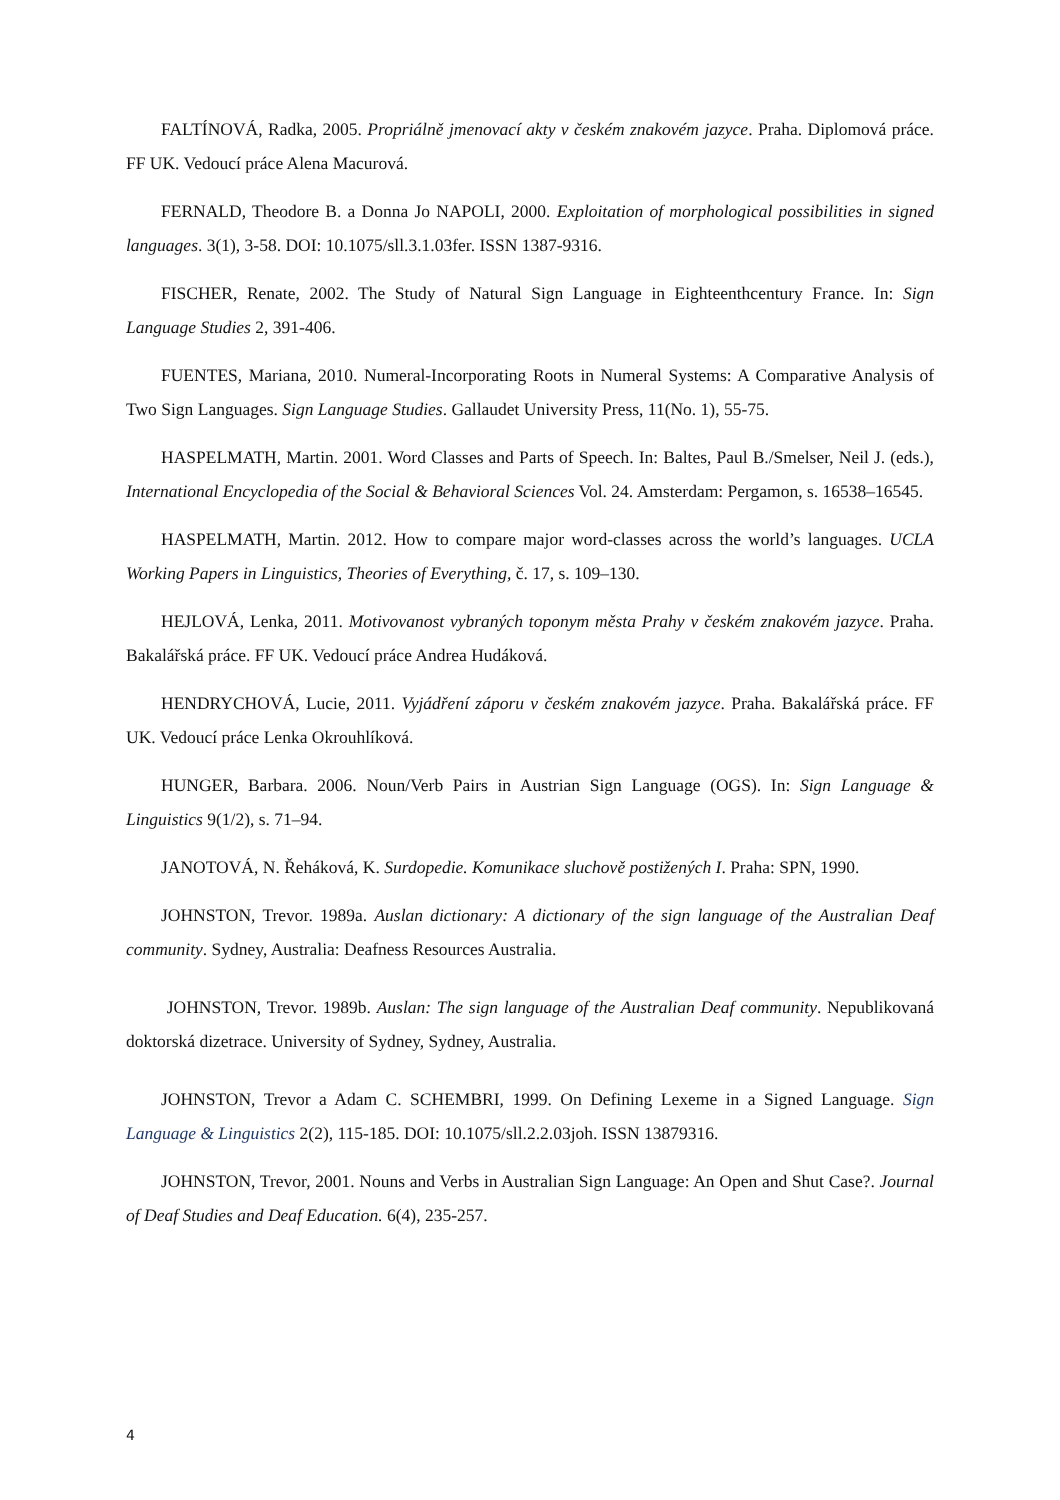FALTÍNOVÁ, Radka, 2005. Propriálně jmenovací akty v českém znakovém jazyce. Praha. Diplomová práce. FF UK. Vedoucí práce Alena Macurová.
FERNALD, Theodore B. a Donna Jo NAPOLI, 2000. Exploitation of morphological possibilities in signed languages. 3(1), 3-58. DOI: 10.1075/sll.3.1.03fer. ISSN 1387-9316.
FISCHER, Renate, 2002. The Study of Natural Sign Language in Eighteenthcentury France. In: Sign Language Studies 2, 391-406.
FUENTES, Mariana, 2010. Numeral-Incorporating Roots in Numeral Systems: A Comparative Analysis of Two Sign Languages. Sign Language Studies. Gallaudet University Press, 11(No. 1), 55-75.
HASPELMATH, Martin. 2001. Word Classes and Parts of Speech. In: Baltes, Paul B./Smelser, Neil J. (eds.), International Encyclopedia of the Social & Behavioral Sciences Vol. 24. Amsterdam: Pergamon, s. 16538–16545.
HASPELMATH, Martin. 2012. How to compare major word-classes across the world’s languages. UCLA Working Papers in Linguistics, Theories of Everything, č. 17, s. 109–130.
HEJLOVÁ, Lenka, 2011. Motivovanost vybraných toponym města Prahy v českém znakovém jazyce. Praha. Bakalářská práce. FF UK. Vedoucí práce Andrea Hudáková.
HENDRYCHOVÁ, Lucie, 2011. Vyjádření záporu v českém znakovém jazyce. Praha. Bakalářská práce. FF UK. Vedoucí práce Lenka Okrouhlíková.
HUNGER, Barbara. 2006. Noun/Verb Pairs in Austrian Sign Language (OGS). In: Sign Language & Linguistics 9(1/2), s. 71–94.
JANOTOVÁ, N. Řeháková, K. Surdopedie. Komunikace sluchově postižených I. Praha: SPN, 1990.
JOHNSTON, Trevor. 1989a. Auslan dictionary: A dictionary of the sign language of the Australian Deaf community. Sydney, Australia: Deafness Resources Australia.
JOHNSTON, Trevor. 1989b. Auslan: The sign language of the Australian Deaf community. Nepublikovaná doktorská dizetrace. University of Sydney, Sydney, Australia.
JOHNSTON, Trevor a Adam C. SCHEMBRI, 1999. On Defining Lexeme in a Signed Language. Sign Language & Linguistics 2(2), 115-185. DOI: 10.1075/sll.2.2.03joh. ISSN 13879316.
JOHNSTON, Trevor, 2001. Nouns and Verbs in Australian Sign Language: An Open and Shut Case?. Journal of Deaf Studies and Deaf Education. 6(4), 235-257.
4